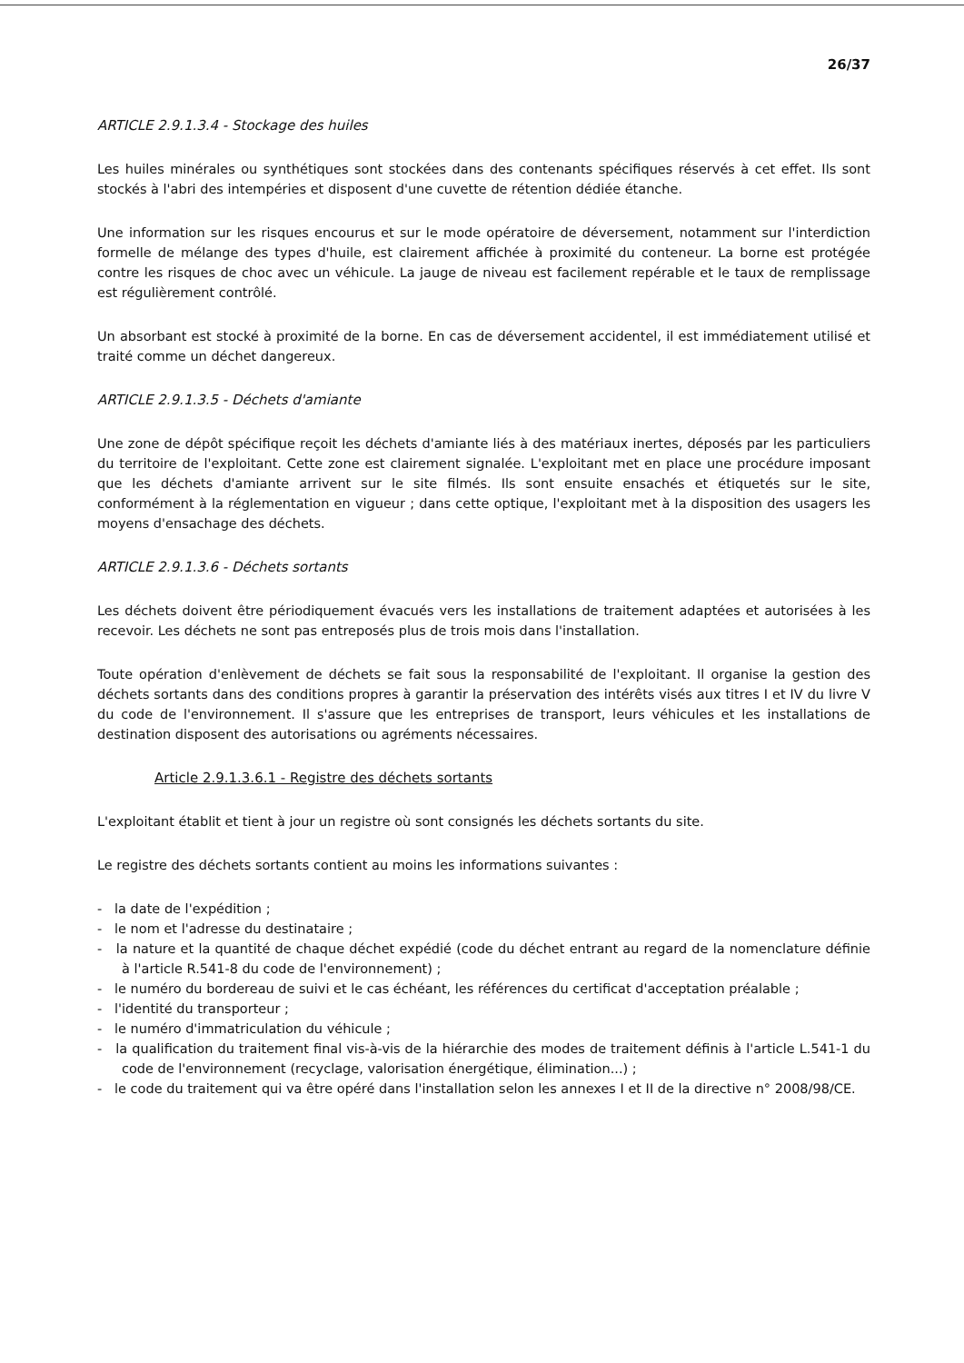26/37
ARTICLE 2.9.1.3.4 - Stockage des huiles
Les huiles minérales ou synthétiques sont stockées dans des contenants spécifiques réservés à cet effet. Ils sont stockés à l'abri des intempéries et disposent d'une cuvette de rétention dédiée étanche.
Une information sur les risques encourus et sur le mode opératoire de déversement, notamment sur l'interdiction formelle de mélange des types d'huile, est clairement affichée à proximité du conteneur. La borne est protégée contre les risques de choc avec un véhicule. La jauge de niveau est facilement repérable et le taux de remplissage est régulièrement contrôlé.
Un absorbant est stocké à proximité de la borne. En cas de déversement accidentel, il est immédiatement utilisé et traité comme un déchet dangereux.
ARTICLE 2.9.1.3.5 - Déchets d'amiante
Une zone de dépôt spécifique reçoit les déchets d'amiante liés à des matériaux inertes, déposés par les particuliers du territoire de l'exploitant. Cette zone est clairement signalée. L'exploitant met en place une procédure imposant que les déchets d'amiante arrivent sur le site filmés. Ils sont ensuite ensachés et étiquetés sur le site, conformément à la réglementation en vigueur ; dans cette optique, l'exploitant met à la disposition des usagers les moyens d'ensachage des déchets.
ARTICLE 2.9.1.3.6 - Déchets sortants
Les déchets doivent être périodiquement évacués vers les installations de traitement adaptées et autorisées à les recevoir. Les déchets ne sont pas entreposés plus de trois mois dans l'installation.
Toute opération d'enlèvement de déchets se fait sous la responsabilité de l'exploitant. Il organise la gestion des déchets sortants dans des conditions propres à garantir la préservation des intérêts visés aux titres I et IV du livre V du code de l'environnement. Il s'assure que les entreprises de transport, leurs véhicules et les installations de destination disposent des autorisations ou agréments nécessaires.
Article 2.9.1.3.6.1 - Registre des déchets sortants
L'exploitant établit et tient à jour un registre où sont consignés les déchets sortants du site.
Le registre des déchets sortants contient au moins les informations suivantes :
- la date de l'expédition ;
- le nom et l'adresse du destinataire ;
- la nature et la quantité de chaque déchet expédié (code du déchet entrant au regard de la nomenclature définie à l'article R.541-8 du code de l'environnement) ;
- le numéro du bordereau de suivi et le cas échéant, les références du certificat d'acceptation préalable ;
- l'identité du transporteur ;
- le numéro d'immatriculation du véhicule ;
- la qualification du traitement final vis-à-vis de la hiérarchie des modes de traitement définis à l'article L.541-1 du code de l'environnement (recyclage, valorisation énergétique, élimination...) ;
- le code du traitement qui va être opéré dans l'installation selon les annexes I et II de la directive n° 2008/98/CE.